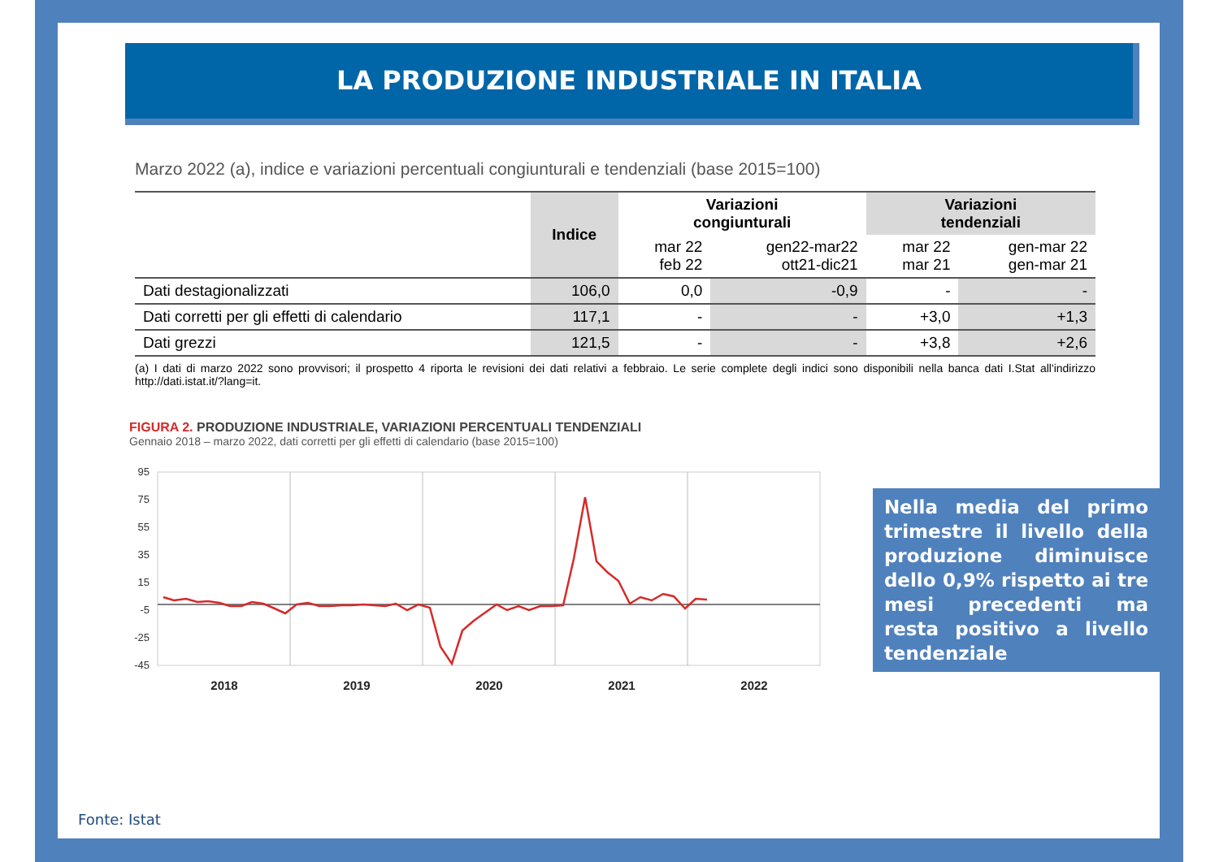LA PRODUZIONE INDUSTRIALE IN ITALIA
Marzo 2022 (a), indice e variazioni percentuali congiunturali e tendenziali (base 2015=100)
| | Indice | Variazioni congiunturali | | Variazioni tendenziali | |
| --- | --- | --- | --- | --- | --- |
| | | mar 22 feb 22 | gen22-mar22 ott21-dic21 | mar 22 mar 21 | gen-mar 22 gen-mar 21 |
| Dati destagionalizzati | 106,0 | 0,0 | -0,9 | - | - |
| Dati corretti per gli effetti di calendario | 117,1 | - | - | +3,0 | +1,3 |
| Dati grezzi | 121,5 | - | - | +3,8 | +2,6 |
(a) I dati di marzo 2022 sono provvisori; il prospetto 4 riporta le revisioni dei dati relativi a febbraio. Le serie complete degli indici sono disponibili nella banca dati I.Stat all'indirizzo http://dati.istat.it/?lang=it.
FIGURA 2. PRODUZIONE INDUSTRIALE, VARIAZIONI PERCENTUALI TENDENZIALI
Gennaio 2018 – marzo 2022, dati corretti per gli effetti di calendario (base 2015=100)
95
75
55
35
15
-5
-25
-45
2018
2019
2020
2021
2022
Nella media del primo trimestre il livello della produzione diminuisce dello 0,9% rispetto ai tre mesi precedenti ma resta positivo a livello tendenziale
Fonte: Istat